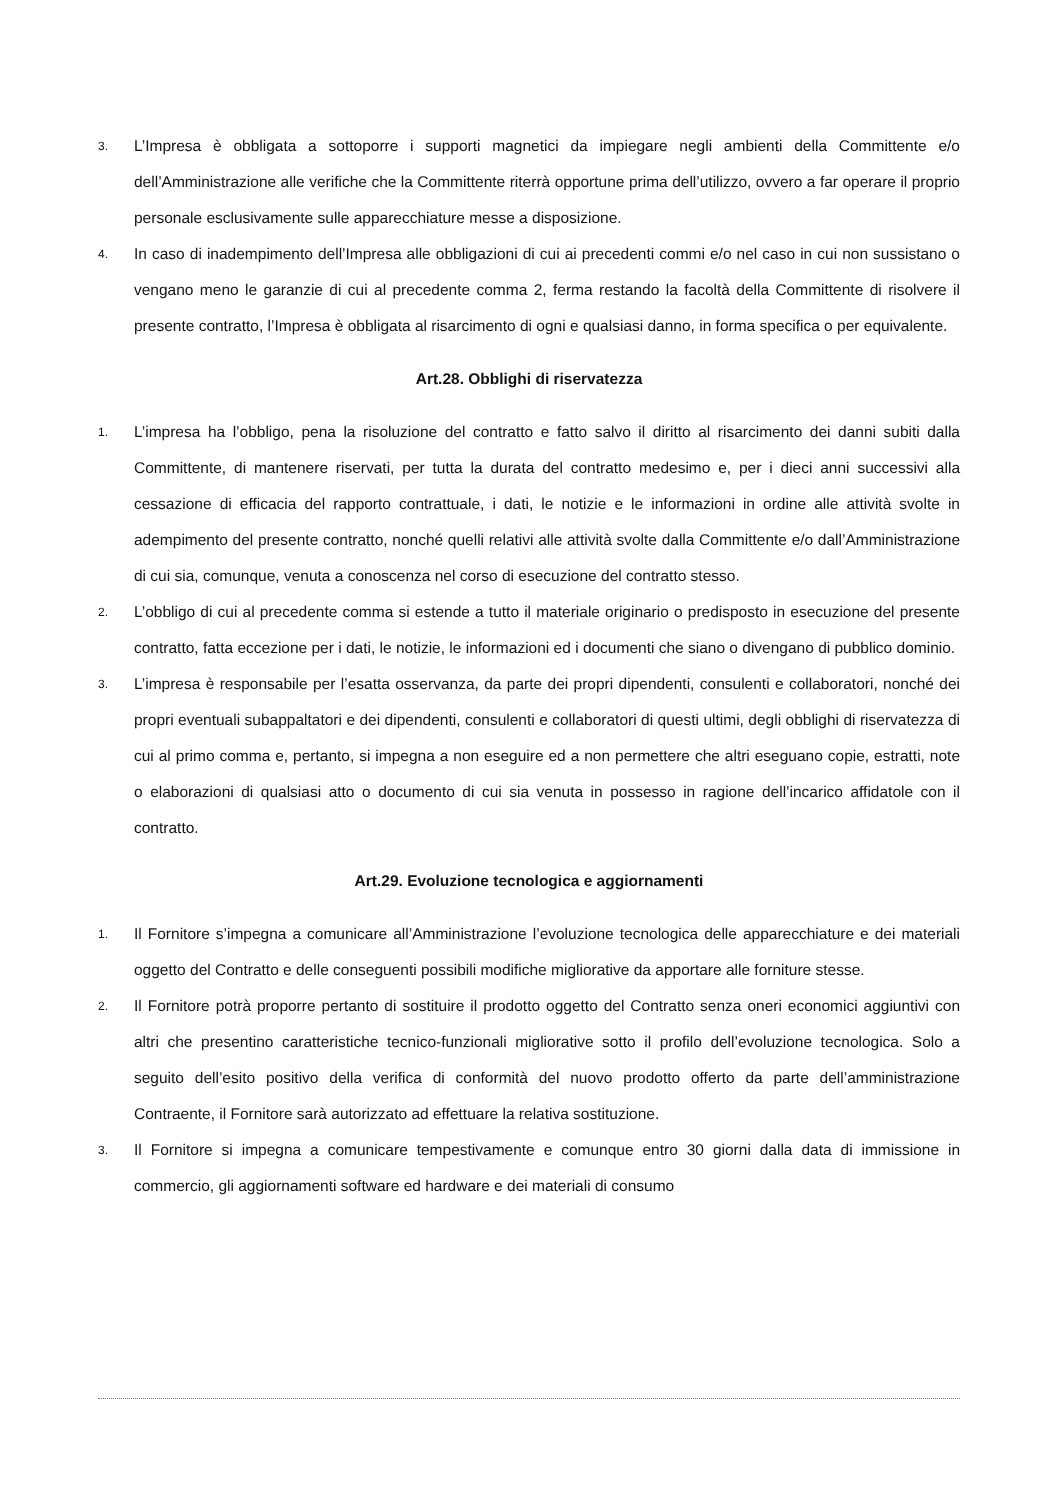3. L’Impresa è obbligata a sottoporre i supporti magnetici da impiegare negli ambienti della Committente e/o dell’Amministrazione alle verifiche che la Committente riterrà opportune prima dell’utilizzo, ovvero a far operare il proprio personale esclusivamente sulle apparecchiature messe a disposizione.
4. In caso di inadempimento dell’Impresa alle obbligazioni di cui ai precedenti commi e/o nel caso in cui non sussistano o vengano meno le garanzie di cui al precedente comma 2, ferma restando la facoltà della Committente di risolvere il presente contratto, l’Impresa è obbligata al risarcimento di ogni e qualsiasi danno, in forma specifica o per equivalente.
Art.28. Obblighi di riservatezza
1. L’impresa ha l’obbligo, pena la risoluzione del contratto e fatto salvo il diritto al risarcimento dei danni subiti dalla Committente, di mantenere riservati, per tutta la durata del contratto medesimo e, per i dieci anni successivi alla cessazione di efficacia del rapporto contrattuale, i dati, le notizie e le informazioni in ordine alle attività svolte in adempimento del presente contratto, nonché quelli relativi alle attività svolte dalla Committente e/o dall’Amministrazione di cui sia, comunque, venuta a conoscenza nel corso di esecuzione del contratto stesso.
2. L’obbligo di cui al precedente comma si estende a tutto il materiale originario o predisposto in esecuzione del presente contratto, fatta eccezione per i dati, le notizie, le informazioni ed i documenti che siano o divengano di pubblico dominio.
3. L’impresa è responsabile per l’esatta osservanza, da parte dei propri dipendenti, consulenti e collaboratori, nonché dei propri eventuali subappaltatori e dei dipendenti, consulenti e collaboratori di questi ultimi, degli obblighi di riservatezza di cui al primo comma e, pertanto, si impegna a non eseguire ed a non permettere che altri eseguano copie, estratti, note o elaborazioni di qualsiasi atto o documento di cui sia venuta in possesso in ragione dell’incarico affidatole con il contratto.
Art.29. Evoluzione tecnologica e aggiornamenti
1. Il Fornitore s’impegna a comunicare all’Amministrazione l’evoluzione tecnologica delle apparecchiature e dei materiali oggetto del Contratto e delle conseguenti possibili modifiche migliorative da apportare alle forniture stesse.
2. Il Fornitore potrà proporre pertanto di sostituire il prodotto oggetto del Contratto senza oneri economici aggiuntivi con altri che presentino caratteristiche tecnico-funzionali migliorative sotto il profilo dell’evoluzione tecnologica. Solo a seguito dell’esito positivo della verifica di conformità del nuovo prodotto offerto da parte dell’amministrazione Contraente, il Fornitore sarà autorizzato ad effettuare la relativa sostituzione.
3. Il Fornitore si impegna a comunicare tempestivamente e comunque entro 30 giorni dalla data di immissione in commercio, gli aggiornamenti software ed hardware e dei materiali di consumo